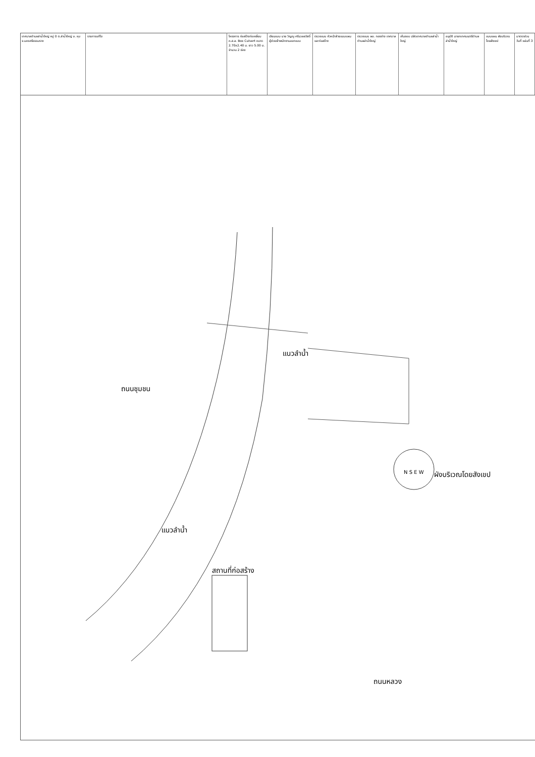เทศบาลตำบลลำน้ำใหญ่ หมู่ 0 ต.ลำน้ำใหญ่ อ. หุบ จ.นครศรีธรรมราช
รายการแก้ไข โครงการ ก่อสร้างท่อเหลี่ยม ค.ส.ล. Box Culvert ขนาด 2.70x2.40 ม. ยาว 5.00 ม. จำนวน 2 ช่อง
เขียนแบบ นาย วิญญู ศรีนวลสวัสดิ์ ผู้ช่วยเจ้าพนักงานออกแบบ
ตรวจแบบ หัวหน้าฝ่ายแบบแผนและก่อสร้าง
ตรวจแบบ ผอ. กองช่าง เทศบาลตำบลลำน้ำใหญ่
เห็นชอบ ปลัดเทศบาลตำบลลำน้ำใหญ่
อนุมัติ นายกเทศมนตรีตำบลลำน้ำใหญ่
แบบแผน ผังบริเวณโดยสังเขป
มาตราส่วน วันที่ แผ่นที่ 3
แนวลำน้ำ
แนวลำน้ำ
สถานที่ก่อสร้าง
ถนนชุมชน
ถนนหลวง
ผังบริเวณโดยสังเขป
N S E W